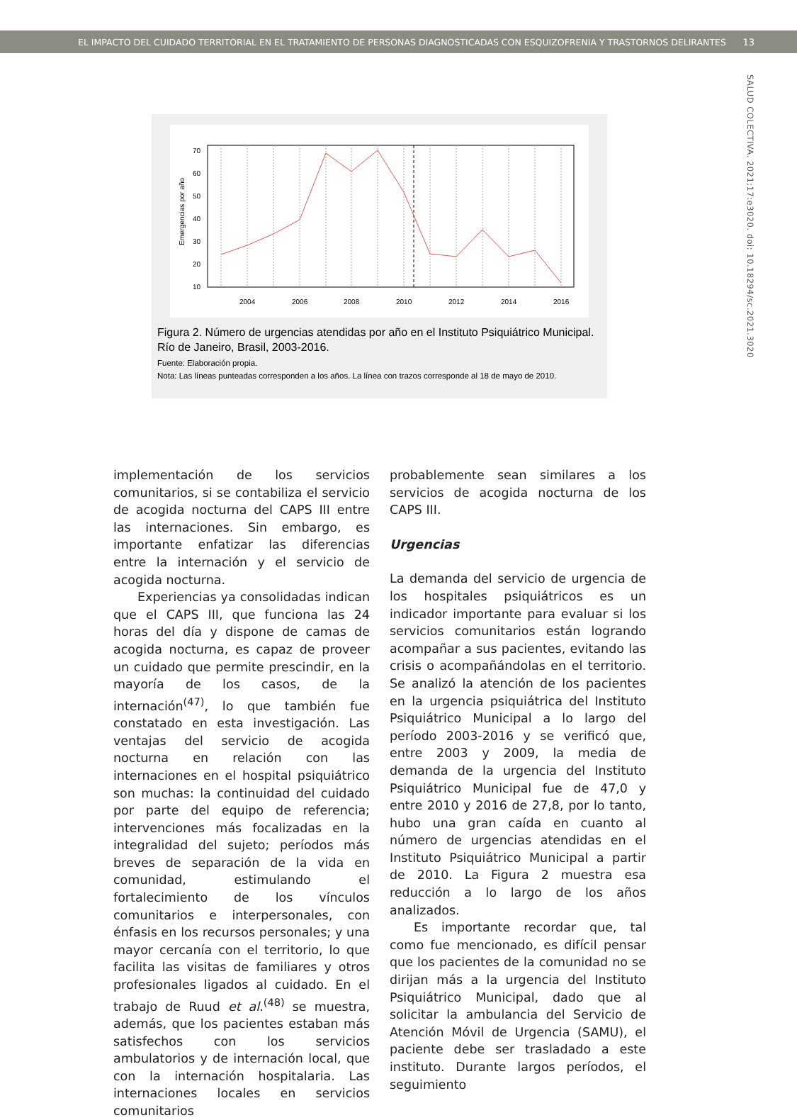EL IMPACTO DEL CUIDADO TERRITORIAL EN EL TRATAMIENTO DE PERSONAS DIAGNOSTICADAS CON ESQUIZOFRENIA Y TRASTORNOS DELIRANTES 13
SALUD COLECTIVA. 2021;17:e3020. doi: 10.18294/sc.2021.3020
70
60
50
40
30
20
10
2004
2006
2008
2010
2012
2014
2016
Emergencias por año
Figura 2. Número de urgencias atendidas por año en el Instituto Psiquiátrico Municipal. Río de Janeiro, Brasil, 2003-2016.
Fuente: Elaboración propia.
Nota: Las líneas punteadas corresponden a los años. La línea con trazos corresponde al 18 de mayo de 2010.
implementación de los servicios comunitarios, si se contabiliza el servicio de acogida nocturna del CAPS III entre las internaciones. Sin embargo, es importante enfatizar las diferencias entre la internación y el servicio de acogida nocturna.
Experiencias ya consolidadas indican que el CAPS III, que funciona las 24 horas del día y dispone de camas de acogida nocturna, es capaz de proveer un cuidado que permite prescindir, en la mayoría de los casos, de la internación<sup>(47)</sup>, lo que también fue constatado en esta investigación. Las ventajas del servicio de acogida nocturna en relación con las internaciones en el hospital psiquiátrico son muchas: la continuidad del cuidado por parte del equipo de referencia; intervenciones más focalizadas en la integralidad del sujeto; períodos más breves de separación de la vida en comunidad, estimulando el fortalecimiento de los vínculos comunitarios e interpersonales, con énfasis en los recursos personales; y una mayor cercanía con el territorio, lo que facilita las visitas de familiares y otros profesionales ligados al cuidado. En el trabajo de Ruud et al.<sup>(48)</sup> se muestra, además, que los pacientes estaban más satisfechos con los servicios ambulatorios y de internación local, que con la internación hospitalaria. Las internaciones locales en servicios comunitarios
probablemente sean similares a los servicios de acogida nocturna de los CAPS III.
Urgencias
La demanda del servicio de urgencia de los hospitales psiquiátricos es un indicador importante para evaluar si los servicios comunitarios están logrando acompañar a sus pacientes, evitando las crisis o acompañándolas en el territorio. Se analizó la atención de los pacientes en la urgencia psiquiátrica del Instituto Psiquiátrico Municipal a lo largo del período 2003-2016 y se verificó que, entre 2003 y 2009, la media de demanda de la urgencia del Instituto Psiquiátrico Municipal fue de 47,0 y entre 2010 y 2016 de 27,8, por lo tanto, hubo una gran caída en cuanto al número de urgencias atendidas en el Instituto Psiquiátrico Municipal a partir de 2010. La Figura 2 muestra esa reducción a lo largo de los años analizados.
Es importante recordar que, tal como fue mencionado, es difícil pensar que los pacientes de la comunidad no se dirijan más a la urgencia del Instituto Psiquiátrico Municipal, dado que al solicitar la ambulancia del Servicio de Atención Móvil de Urgencia (SAMU), el paciente debe ser trasladado a este instituto. Durante largos períodos, el seguimiento